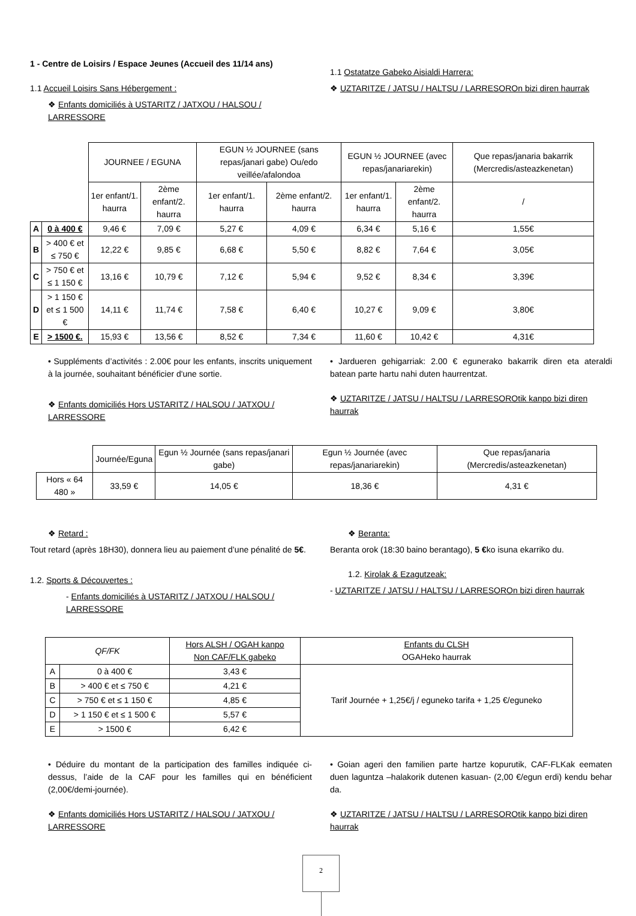1 - Centre de Loisirs / Espace Jeunes (Accueil des 11/14 ans)
1.1 Accueil Loisirs Sans Hébergement :
❖ Enfants domiciliés à USTARITZ / JATXOU / HALSOU / LARRESSORE
1.1 Ostatatze Gabeko Aisialdi Harrera:
❖ UZTARITZE / JATSU / HALTSU / LARRESOROn bizi diren haurrak
| | | JOURNEE / EGUNA | | EGUN ½ JOURNEE (sans repas/janari gabe) Ou/edo veillée/afalondoa | | EGUN ½ JOURNEE (avec repas/janariarekin) | | Que repas/janaria bakarrik (Mercredis/asteazkenetan) |
| | | 1er enfant/1. haurra | 2ème enfant/2. haurra | 1er enfant/1. haurra | 2ème enfant/2. haurra | 1er enfant/1. haurra | 2ème enfant/2. haurra | / |
| A | 0 à 400 € | 9,46 € | 7,09 € | 5,27 € | 4,09 € | 6,34 € | 5,16 € | 1,55€ |
| B | > 400 € et ≤ 750 € | 12,22 € | 9,85 € | 6,68 € | 5,50 € | 8,82 € | 7,64 € | 3,05€ |
| C | > 750 € et ≤ 1 150 € | 13,16 € | 10,79 € | 7,12 € | 5,94 € | 9,52 € | 8,34 € | 3,39€ |
| D | > 1 150 € et ≤ 1 500 € | 14,11 € | 11,74 € | 7,58 € | 6,40 € | 10,27 € | 9,09 € | 3,80€ |
| E | > 1500 €. | 15,93 € | 13,56 € | 8,52 € | 7,34 € | 11,60 € | 10,42 € | 4,31€ |
• Suppléments d’activités : 2.00€ pour les enfants, inscrits uniquement à la journée, souhaitant bénéficier d'une sortie.
❖ Enfants domiciliés Hors USTARITZ / HALSOU / JATXOU / LARRESSORE
• Jardueren gehigarriak: 2.00 € egunerako bakarrik diren eta ateraldi batean parte hartu nahi duten haurrentzat.
❖ UZTARITZE / JATSU / HALTSU / LARRESOROtik kanpo bizi diren haurrak
| | Journée/Eguna | Egun ½ Journée (sans repas/janari gabe) | Egun ½ Journée (avec repas/janariarekin) | Que repas/janaria (Mercredis/asteazkenetan) |
| Hors « 64 480 » | 33,59 € | 14,05 € | 18,36 € | 4,31 € |
❖ Retard :
Tout retard (après 18H30), donnera lieu au paiement d’une pénalité de 5€.
1.2. Sports & Découvertes :
- Enfants domiciliés à USTARITZ / JATXOU / HALSOU / LARRESSORE
❖ Beranta:
Beranta orok (18:30 baino berantago), 5 €ko isuna ekarriko du.
1.2. Kirolak & Ezagutzeak:
- UZTARITZE / JATSU / HALTSU / LARRESOROn bizi diren haurrak
| QF/FK | | Hors ALSH / OGAH kanpo Non CAF/FLK gabeko | Enfants du CLSH OGAHeko haurrak |
| A | 0 à 400 € | 3,43 € | Tarif Journée + 1,25€/j / eguneko tarifa + 1,25 €/eguneko |
| B | > 400 € et ≤ 750 € | 4,21 € | |
| C | > 750 € et ≤ 1 150 € | 4,85 € | |
| D | > 1 150 € et ≤ 1 500 € | 5,57 € | |
| E | > 1500 € | 6,42 € | |
• Déduire du montant de la participation des familles indiquée ci-dessus, l’aide de la CAF pour les familles qui en bénéficient (2,00€/demi-journée).
❖ Enfants domiciliés Hors USTARITZ / HALSOU / JATXOU / LARRESSORE
• Goian ageri den familien parte hartze kopurutik, CAF-FLKak eematen duen laguntza –halakorik dutenen kasuan- (2,00 €/egun erdi) kendu behar da.
❖ UZTARITZE / JATSU / HALTSU / LARRESOROtik kanpo bizi diren haurrak
2